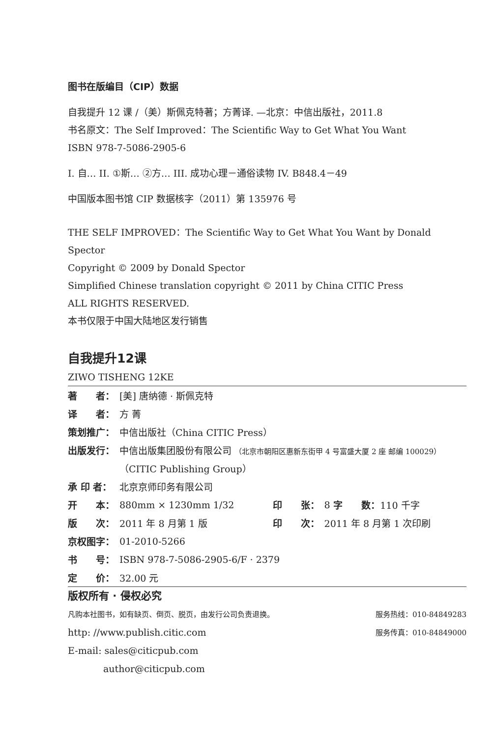图书在版编目（CIP）数据
自我提升 12 课 /（美）斯佩克特著；方菁译. —北京：中信出版社，2011.8
书名原文：The Self Improved：The Scientific Way to Get What You Want
ISBN 978-7-5086-2905-6
I. 自… II. ①斯… ②方… III. 成功心理－通俗读物 IV. B848.4－49
中国版本图书馆 CIP 数据核字（2011）第 135976 号
THE SELF IMPROVED：The Scientific Way to Get What You Want by Donald Spector
Copyright © 2009 by Donald Spector
Simplified Chinese translation copyright © 2011 by China CITIC Press
ALL RIGHTS RESERVED.
本书仅限于中国大陆地区发行销售
自我提升12课
ZIWO TISHENG 12KE
| 著 者： | [美] 唐纳德 · 斯佩克特 | | | |
| 译 者： | 方 菁 | | | |
| 策划推广： | 中信出版社（China CITIC Press） | | | |
| 出版发行： | 中信出版集团股份有限公司 （北京市朝阳区惠新东街甲 4 号富盛大厦 2 座 邮编 100029） | | | |
| | （CITIC Publishing Group） | | | |
| 承 印 者： | 北京京师印务有限公司 | | | |
| 开 本： | 880mm × 1230mm 1/32 | 印 张： | 8 | 字 数： 110 千字 |
| 版 次： | 2011 年 8 月第 1 版 | 印 次： | 2011 年 8 月第 1 次印刷 | |
| 京权图字： | 01-2010-5266 | | | |
| 书 号： | ISBN 978-7-5086-2905-6/F · 2379 | | | |
| 定 价： | 32.00 元 | | | |
版权所有 · 侵权必究
| 凡购本社图书，如有缺页、倒页、脱页，由发行公司负责退换。 | 服务热线：010-84849283 |
| http: //www.publish.citic.com | 服务传真：010-84849000 |
| E-mail: sales@citicpub.com | |
| author@citicpub.com | |